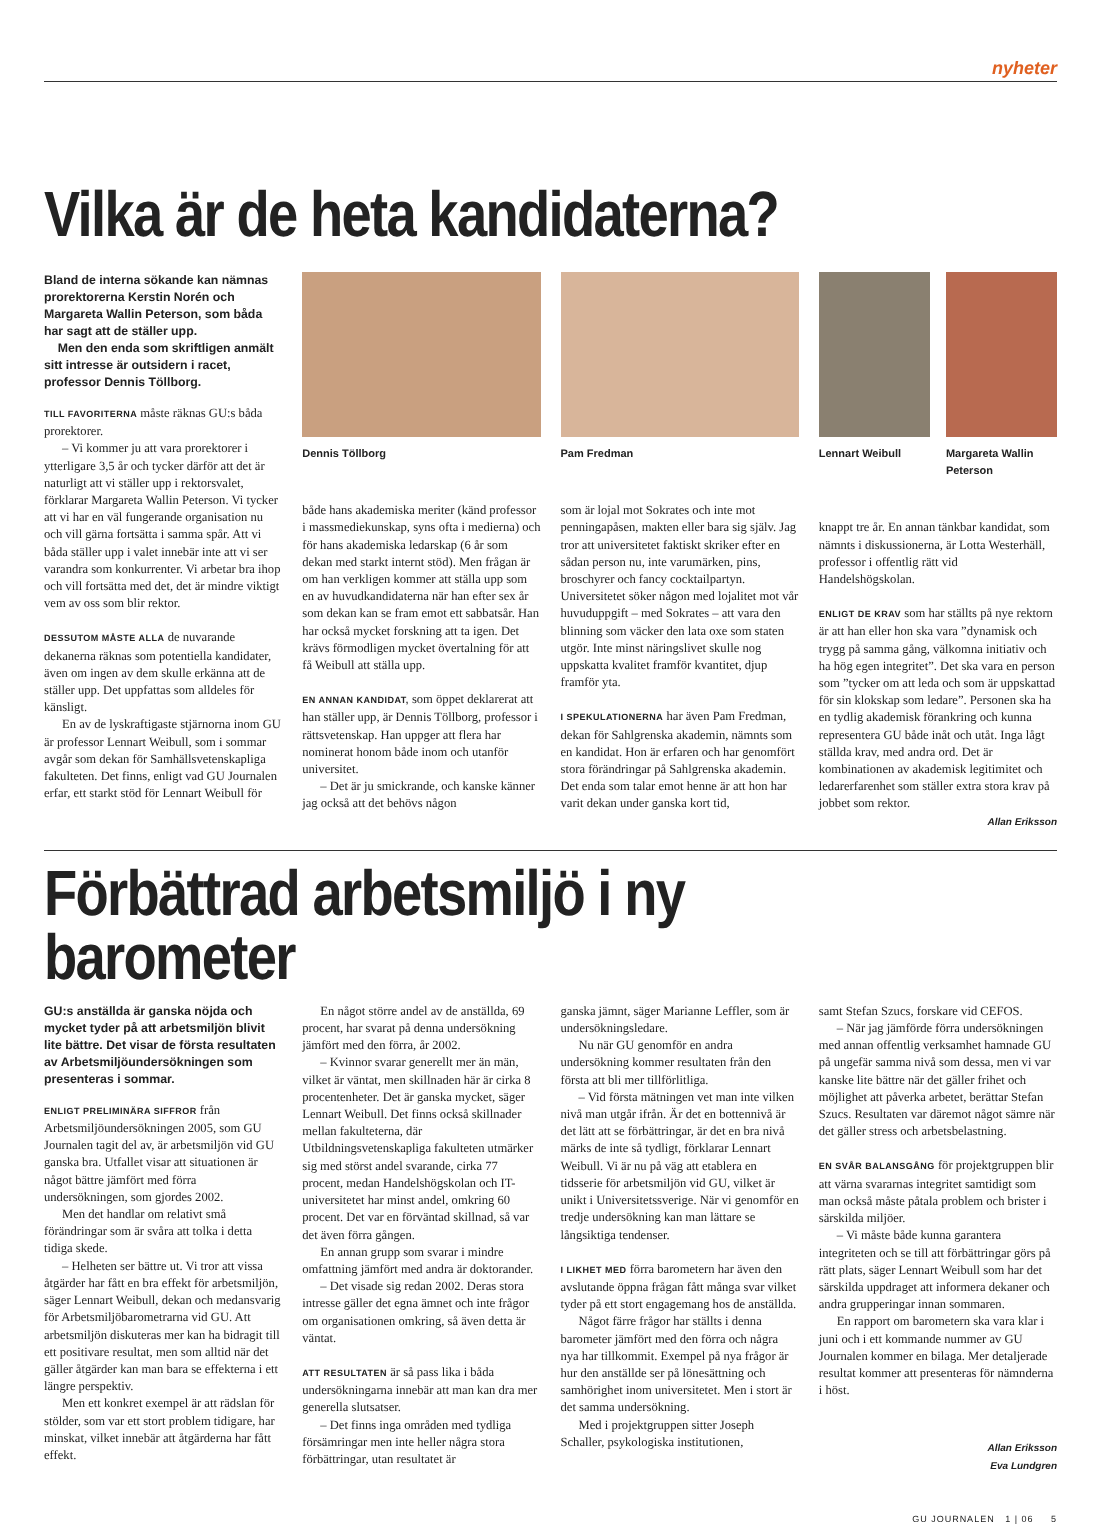nyheter
Vilka är de heta kandidaterna?
Bland de interna sökande kan nämnas prorektorerna Kerstin Norén och Margareta Wallin Peterson, som båda har sagt att de ställer upp.
Men den enda som skriftligen anmält sitt intresse är outsidern i racet, professor Dennis Töllborg.
TILL FAVORITERNA måste räknas GU:s båda prorektorer.
– Vi kommer ju att vara prorektorer i ytterligare 3,5 år och tycker därför att det är naturligt att vi ställer upp i rektorsvalet, förklarar Margareta Wallin Peterson. Vi tycker att vi har en väl fungerande organisation nu och vill gärna fortsätta i samma spår. Att vi båda ställer upp i valet innebär inte att vi ser varandra som konkurrenter. Vi arbetar bra ihop och vill fortsätta med det, det är mindre viktigt vem av oss som blir rektor.
DESSUTOM MÅSTE ALLA de nuvarande dekanerna räknas som potentiella kandidater, även om ingen av dem skulle erkänna att de ställer upp. Det uppfattas som alldeles för känsligt.
En av de lyskraftigaste stjärnorna inom GU är professor Lennart Weibull, som i sommar avgår som dekan för Samhällsvetenskapliga fakulteten. Det finns, enligt vad GU Journalen erfar, ett starkt stöd för Lennart Weibull för
Dennis Töllborg
både hans akademiska meriter (känd professor i massmediekunskap, syns ofta i medierna) och för hans akademiska ledarskap (6 år som dekan med starkt internt stöd). Men frågan är om han verkligen kommer att ställa upp som en av huvudkandidaterna när han efter sex år som dekan kan se fram emot ett sabbatsår. Han har också mycket forskning att ta igen. Det krävs förmodligen mycket övertalning för att få Weibull att ställa upp.
EN ANNAN KANDIDAT, som öppet deklarerat att han ställer upp, är Dennis Töllborg, professor i rättsvetenskap. Han uppger att flera har nominerat honom både inom och utanför universitet.
– Det är ju smickrande, och kanske känner jag också att det behövs någon
Pam Fredman
som är lojal mot Sokrates och inte mot penningapåsen, makten eller bara sig själv. Jag tror att universitetet faktiskt skriker efter en sådan person nu, inte varumärken, pins, broschyrer och fancy cocktailpartyn. Universitetet söker någon med lojalitet mot vår huvuduppgift – med Sokrates – att vara den blinning som väcker den lata oxe som staten utgör. Inte minst näringslivet skulle nog uppskatta kvalitet framför kvantitet, djup framför yta.
I SPEKULATIONERNA har även Pam Fredman, dekan för Sahlgrenska akademin, nämnts som en kandidat. Hon är erfaren och har genomfört stora förändringar på Sahlgrenska akademin. Det enda som talar emot henne är att hon har varit dekan under ganska kort tid,
Lennart Weibull
Margareta Wallin Peterson
knappt tre år. En annan tänkbar kandidat, som nämnts i diskussionerna, är Lotta Westerhäll, professor i offentlig rätt vid Handelshögskolan.
ENLIGT DE KRAV som har ställts på nye rektorn är att han eller hon ska vara ”dynamisk och trygg på samma gång, välkomna initiativ och ha hög egen integritet”. Det ska vara en person som ”tycker om att leda och som är uppskattad för sin klokskap som ledare”. Personen ska ha en tydlig akademisk förankring och kunna representera GU både inåt och utåt. Inga lågt ställda krav, med andra ord. Det är kombinationen av akademisk legitimitet och ledarerfarenhet som ställer extra stora krav på jobbet som rektor.
Allan Eriksson
Förbättrad arbetsmiljö i ny barometer
GU:s anställda är ganska nöjda och mycket tyder på att arbetsmiljön blivit lite bättre. Det visar de första resultaten av Arbetsmiljöundersökningen som presenteras i sommar.
ENLIGT PRELIMINÄRA SIFFROR från Arbetsmiljöundersökningen 2005, som GU Journalen tagit del av, är arbetsmiljön vid GU ganska bra. Utfallet visar att situationen är något bättre jämfört med förra undersökningen, som gjordes 2002.
Men det handlar om relativt små förändringar som är svåra att tolka i detta tidiga skede.
– Helheten ser bättre ut. Vi tror att vissa åtgärder har fått en bra effekt för arbetsmiljön, säger Lennart Weibull, dekan och medansvarig för Arbetsmiljöbarometrarna vid GU. Att arbetsmiljön diskuteras mer kan ha bidragit till ett positivare resultat, men som alltid när det gäller åtgärder kan man bara se effekterna i ett längre perspektiv.
Men ett konkret exempel är att rädslan för stölder, som var ett stort problem tidigare, har minskat, vilket innebär att åtgärderna har fått effekt.
En något större andel av de anställda, 69 procent, har svarat på denna undersökning jämfört med den förra, år 2002.
– Kvinnor svarar generellt mer än män, vilket är väntat, men skillnaden här är cirka 8 procentenheter. Det är ganska mycket, säger Lennart Weibull. Det finns också skillnader mellan fakulteterna, där Utbildningsvetenskapliga fakulteten utmärker sig med störst andel svarande, cirka 77 procent, medan Handelshögskolan och IT-universitetet har minst andel, omkring 60 procent. Det var en förväntad skillnad, så var det även förra gången.
En annan grupp som svarar i mindre omfattning jämfört med andra är doktorander.
– Det visade sig redan 2002. Deras stora intresse gäller det egna ämnet och inte frågor om organisationen omkring, så även detta är väntat.
ATT RESULTATEN är så pass lika i båda undersökningarna innebär att man kan dra mer generella slutsatser.
– Det finns inga områden med tydliga försämringar men inte heller några stora förbättringar, utan resultatet är
ganska jämnt, säger Marianne Leffler, som är undersökningsledare.
Nu när GU genomför en andra undersökning kommer resultaten från den första att bli mer tillförlitliga.
– Vid första mätningen vet man inte vilken nivå man utgår ifrån. Är det en bottennivå är det lätt att se förbättringar, är det en bra nivå märks de inte så tydligt, förklarar Lennart Weibull. Vi är nu på väg att etablera en tidsserie för arbetsmiljön vid GU, vilket är unikt i Universitetssverige. När vi genomför en tredje undersökning kan man lättare se långsiktiga tendenser.
I LIKHET MED förra barometern har även den avslutande öppna frågan fått många svar vilket tyder på ett stort engagemang hos de anställda.
Något färre frågor har ställts i denna barometer jämfört med den förra och några nya har tillkommit. Exempel på nya frågor är hur den anställde ser på lönesättning och samhörighet inom universitetet. Men i stort är det samma undersökning.
Med i projektgruppen sitter Joseph Schaller, psykologiska institutionen,
samt Stefan Szucs, forskare vid CEFOS.
– När jag jämförde förra undersökningen med annan offentlig verksamhet hamnade GU på ungefär samma nivå som dessa, men vi var kanske lite bättre när det gäller frihet och möjlighet att påverka arbetet, berättar Stefan Szucs. Resultaten var däremot något sämre när det gäller stress och arbetsbelastning.
EN SVÅR BALANSGÅNG för projektgruppen blir att värna svararnas integritet samtidigt som man också måste påtala problem och brister i särskilda miljöer.
– Vi måste både kunna garantera integriteten och se till att förbättringar görs på rätt plats, säger Lennart Weibull som har det särskilda uppdraget att informera dekaner och andra grupperingar innan sommaren.
En rapport om barometern ska vara klar i juni och i ett kommande nummer av GU Journalen kommer en bilaga. Mer detaljerade resultat kommer att presenteras för nämnderna i höst.
Allan Eriksson
Eva Lundgren
GU JOURNALEN 1 | 06 5